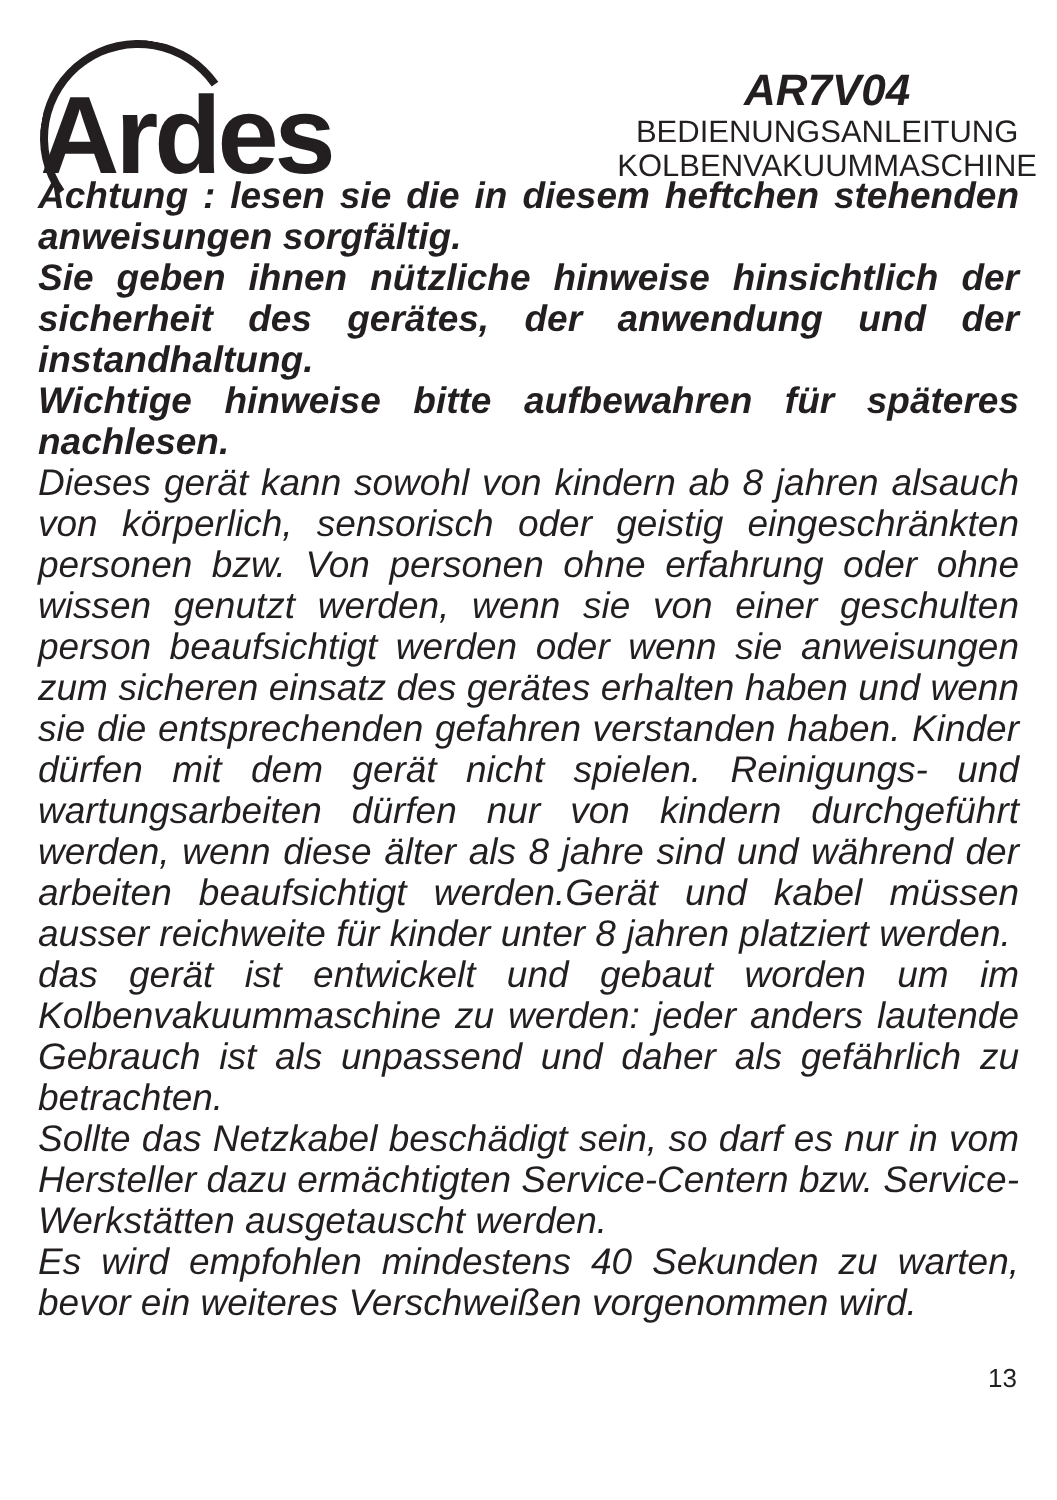Ardes
AR7V04
BEDIENUNGSANLEITUNG
KOLBENVAKUUMMASCHINE
Achtung : lesen sie die in diesem heftchen stehenden anweisungen sorgfältig.
Sie geben ihnen nützliche hinweise hinsichtlich der sicherheit des gerätes, der anwendung und der instandhaltung.
Wichtige hinweise bitte aufbewahren für späteres nachlesen.
Dieses gerät kann sowohl von kindern ab 8 jahren alsauch von körperlich, sensorisch oder geistig eingeschränkten personen bzw. Von personen ohne erfahrung oder ohne wissen genutzt werden, wenn sie von einer geschulten person beaufsichtigt werden oder wenn sie anweisungen zum sicheren einsatz des gerätes erhalten haben und wenn sie die entsprechenden gefahren verstanden haben. Kinder dürfen mit dem gerät nicht spielen. Reinigungs- und wartungsarbeiten dürfen nur von kindern durchgeführt werden, wenn diese älter als 8 jahre sind und während der arbeiten beaufsichtigt werden.Gerät und kabel müssen ausser reichweite für kinder unter 8 jahren platziert werden.
das gerät ist entwickelt und gebaut worden um im Kolbenvakuummaschine zu werden: jeder anders lautende Gebrauch ist als unpassend und daher als gefährlich zu betrachten.
Sollte das Netzkabel beschädigt sein, so darf es nur in vom Hersteller dazu ermächtigten Service-Centern bzw. Service-Werkstätten ausgetauscht werden.
Es wird empfohlen mindestens 40 Sekunden zu warten, bevor ein weiteres Verschweißen vorgenommen wird.
13